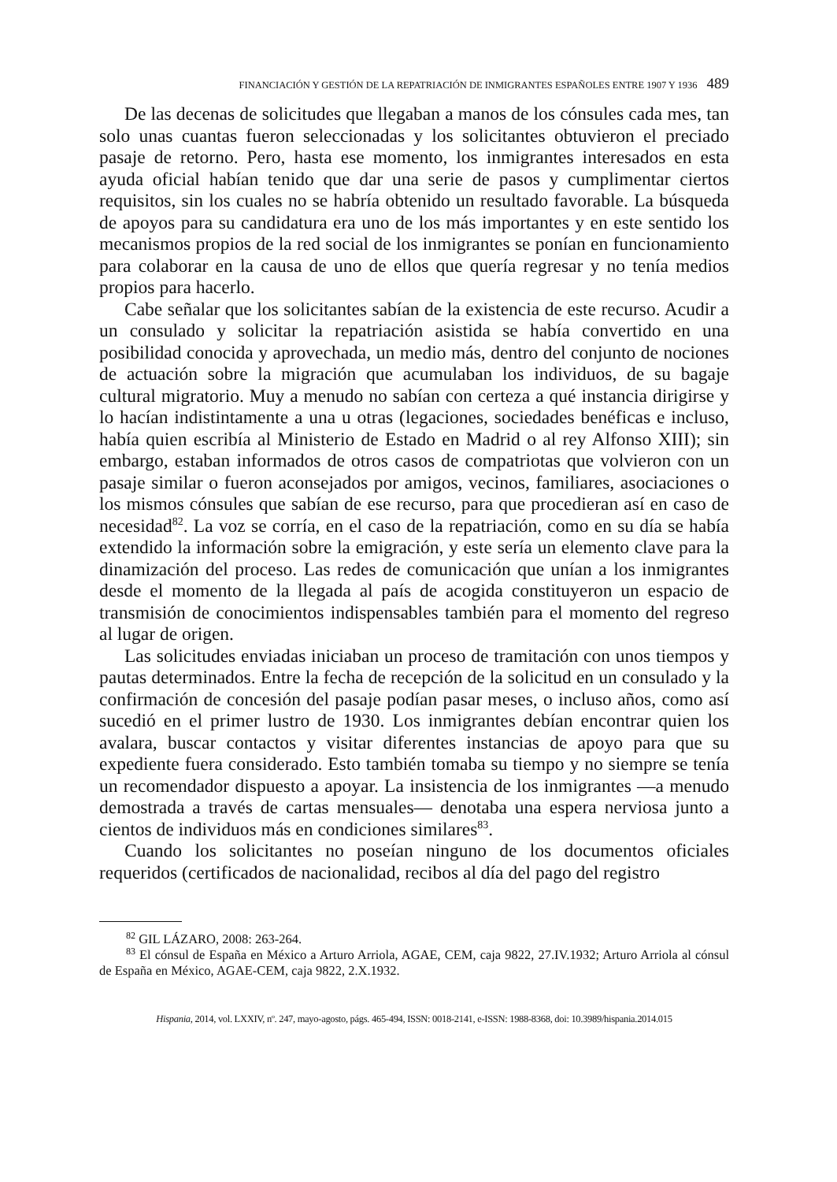FINANCIACIÓN Y GESTIÓN DE LA REPATRIACIÓN DE INMIGRANTES ESPAÑOLES ENTRE 1907 Y 1936 489
De las decenas de solicitudes que llegaban a manos de los cónsules cada mes, tan solo unas cuantas fueron seleccionadas y los solicitantes obtuvieron el preciado pasaje de retorno. Pero, hasta ese momento, los inmigrantes interesados en esta ayuda oficial habían tenido que dar una serie de pasos y cumplimentar ciertos requisitos, sin los cuales no se habría obtenido un resultado favorable. La búsqueda de apoyos para su candidatura era uno de los más importantes y en este sentido los mecanismos propios de la red social de los inmigrantes se ponían en funcionamiento para colaborar en la causa de uno de ellos que quería regresar y no tenía medios propios para hacerlo.
Cabe señalar que los solicitantes sabían de la existencia de este recurso. Acudir a un consulado y solicitar la repatriación asistida se había convertido en una posibilidad conocida y aprovechada, un medio más, dentro del conjunto de nociones de actuación sobre la migración que acumulaban los individuos, de su bagaje cultural migratorio. Muy a menudo no sabían con certeza a qué instancia dirigirse y lo hacían indistintamente a una u otras (legaciones, sociedades benéficas e incluso, había quien escribía al Ministerio de Estado en Madrid o al rey Alfonso XIII); sin embargo, estaban informados de otros casos de compatriotas que volvieron con un pasaje similar o fueron aconsejados por amigos, vecinos, familiares, asociaciones o los mismos cónsules que sabían de ese recurso, para que procedieran así en caso de necesidad<sup>82</sup>. La voz se corría, en el caso de la repatriación, como en su día se había extendido la información sobre la emigración, y este sería un elemento clave para la dinamización del proceso. Las redes de comunicación que unían a los inmigrantes desde el momento de la llegada al país de acogida constituyeron un espacio de transmisión de conocimientos indispensables también para el momento del regreso al lugar de origen.
Las solicitudes enviadas iniciaban un proceso de tramitación con unos tiempos y pautas determinados. Entre la fecha de recepción de la solicitud en un consulado y la confirmación de concesión del pasaje podían pasar meses, o incluso años, como así sucedió en el primer lustro de 1930. Los inmigrantes debían encontrar quien los avalara, buscar contactos y visitar diferentes instancias de apoyo para que su expediente fuera considerado. Esto también tomaba su tiempo y no siempre se tenía un recomendador dispuesto a apoyar. La insistencia de los inmigrantes —a menudo demostrada a través de cartas mensuales— denotaba una espera nerviosa junto a cientos de individuos más en condiciones similares<sup>83</sup>.
Cuando los solicitantes no poseían ninguno de los documentos oficiales requeridos (certificados de nacionalidad, recibos al día del pago del registro
<sup>82</sup> GIL LÁZARO, 2008: 263-264.
<sup>83</sup> El cónsul de España en México a Arturo Arriola, AGAE, CEM, caja 9822, 27.IV.1932; Arturo Arriola al cónsul de España en México, AGAE-CEM, caja 9822, 2.X.1932.
Hispania, 2014, vol. LXXIV, nº. 247, mayo-agosto, págs. 465-494, ISSN: 0018-2141, e-ISSN: 1988-8368, doi: 10.3989/hispania.2014.015